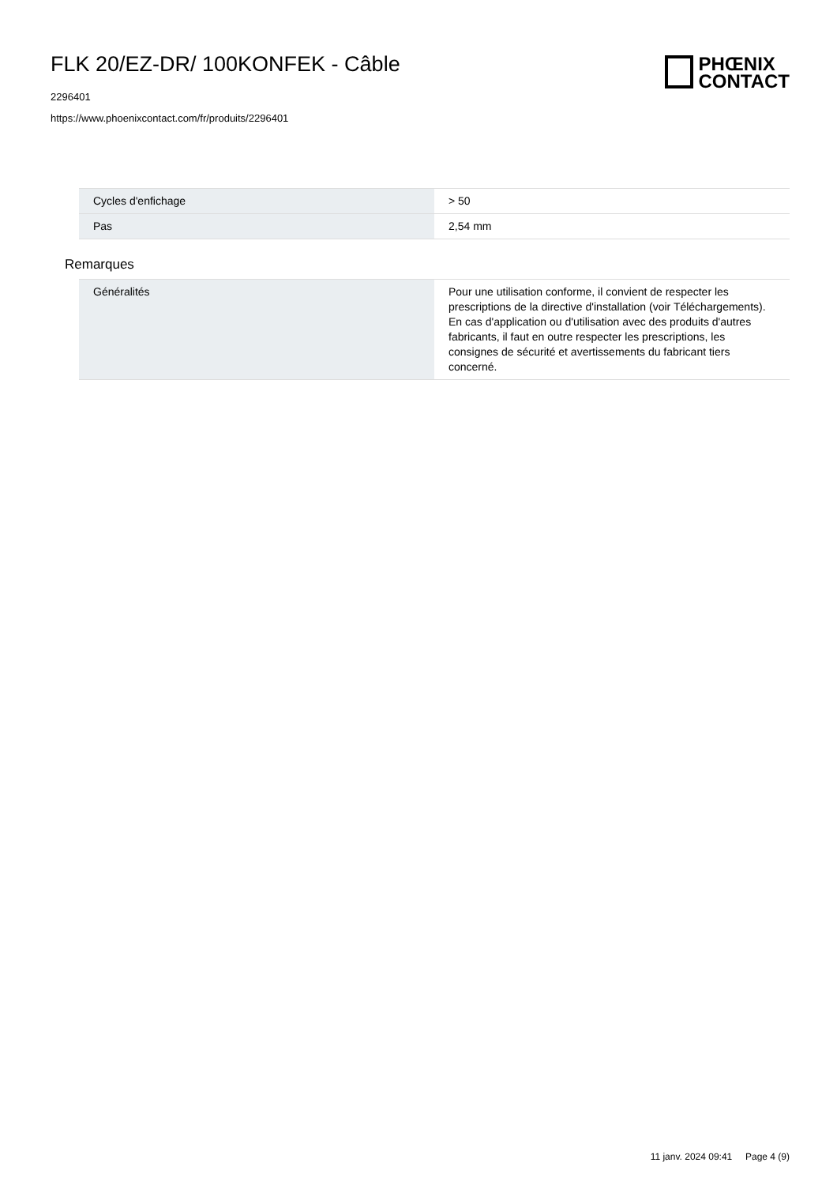FLK 20/EZ-DR/ 100KONFEK - Câble
2296401
https://www.phoenixcontact.com/fr/produits/2296401
PHŒNIX
CONTACT
| Cycles d'enfichage | > 50 |
| Pas | 2,54 mm |
Remarques
| Généralités | Pour une utilisation conforme, il convient de respecter les prescriptions de la directive d'installation (voir Téléchargements). En cas d'application ou d'utilisation avec des produits d'autres fabricants, il faut en outre respecter les prescriptions, les consignes de sécurité et avertissements du fabricant tiers concerné. |
11 janv. 2024 09:41 Page 4 (9)